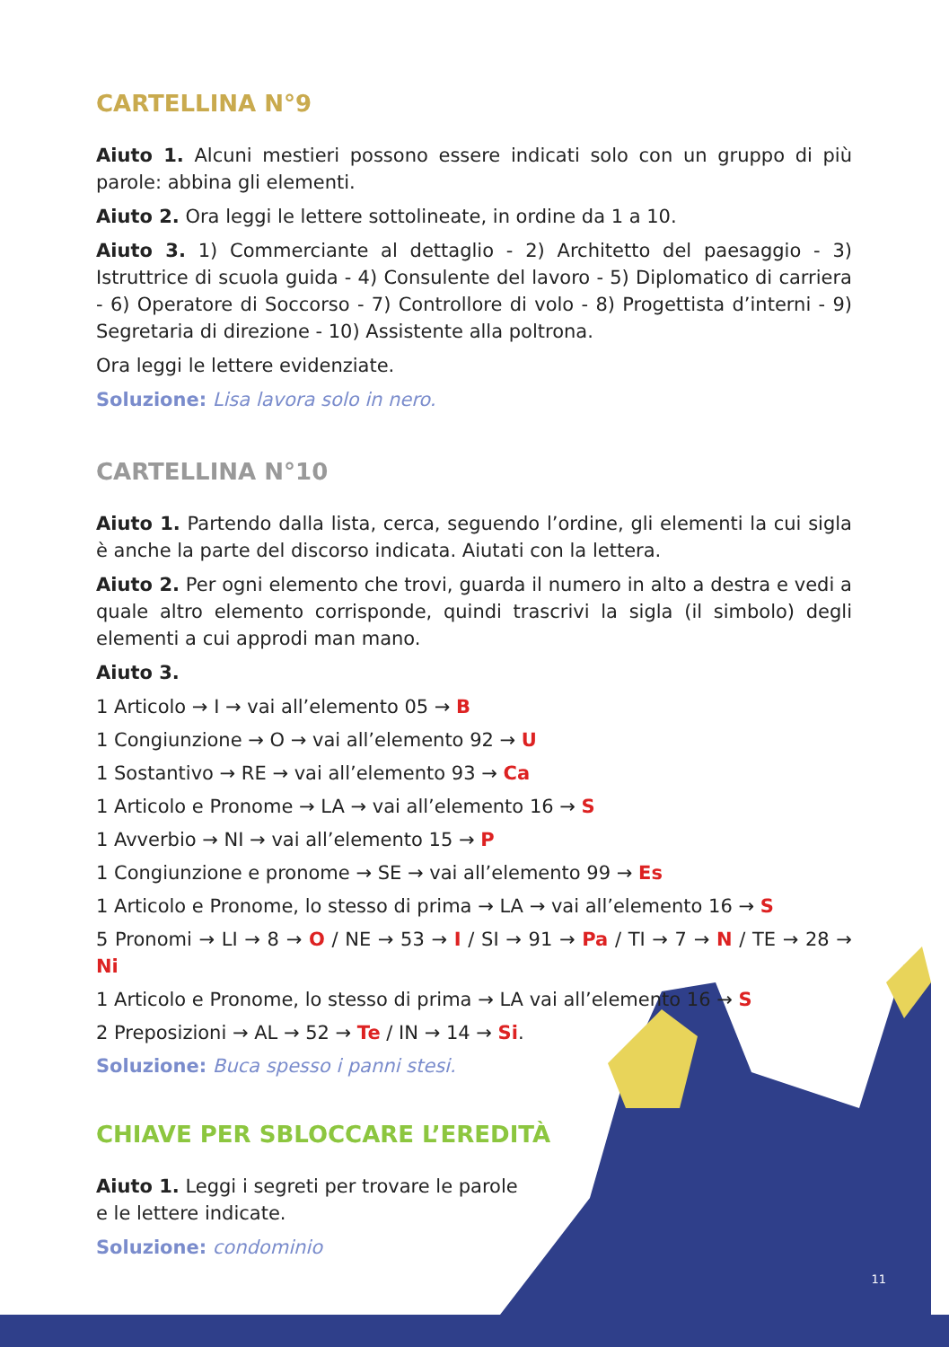CARTELLINA N°9
Aiuto 1. Alcuni mestieri possono essere indicati solo con un gruppo di più parole: abbina gli elementi.
Aiuto 2. Ora leggi le lettere sottolineate, in ordine da 1 a 10.
Aiuto 3. 1) Commerciante al dettaglio - 2) Architetto del paesaggio - 3) Istruttrice di scuola guida - 4) Consulente del lavoro - 5) Diplomatico di carriera - 6) Operatore di Soccorso - 7) Controllore di volo - 8) Progettista d’interni - 9) Segretaria di direzione - 10) Assistente alla poltrona.
Ora leggi le lettere evidenziate.
Soluzione: Lisa lavora solo in nero.
CARTELLINA N°10
Aiuto 1. Partendo dalla lista, cerca, seguendo l’ordine, gli elementi la cui sigla è anche la parte del discorso indicata. Aiutati con la lettera.
Aiuto 2. Per ogni elemento che trovi, guarda il numero in alto a destra e vedi a quale altro elemento corrisponde, quindi trascrivi la sigla (il simbolo) degli elementi a cui approdi man mano.
Aiuto 3.
1 Articolo → I → vai all’elemento 05 → B
1 Congiunzione → O → vai all’elemento 92 → U
1 Sostantivo → RE → vai all’elemento 93 → Ca
1 Articolo e Pronome → LA → vai all’elemento 16 → S
1 Avverbio → NI → vai all’elemento 15 → P
1 Congiunzione e pronome → SE → vai all’elemento 99 → Es
1 Articolo e Pronome, lo stesso di prima → LA → vai all’elemento 16 → S
5 Pronomi → LI → 8 → O / NE → 53 → I / SI → 91 → Pa / TI → 7 → N / TE → 28 → Ni
1 Articolo e Pronome, lo stesso di prima → LA vai all’elemento 16 → S
2 Preposizioni → AL → 52 → Te / IN → 14 → Si.
Soluzione: Buca spesso i panni stesi.
CHIAVE PER SBLOCCARE L’EREDITÀ
Aiuto 1. Leggi i segreti per trovare le parole e le lettere indicate.
Soluzione: condominio
11